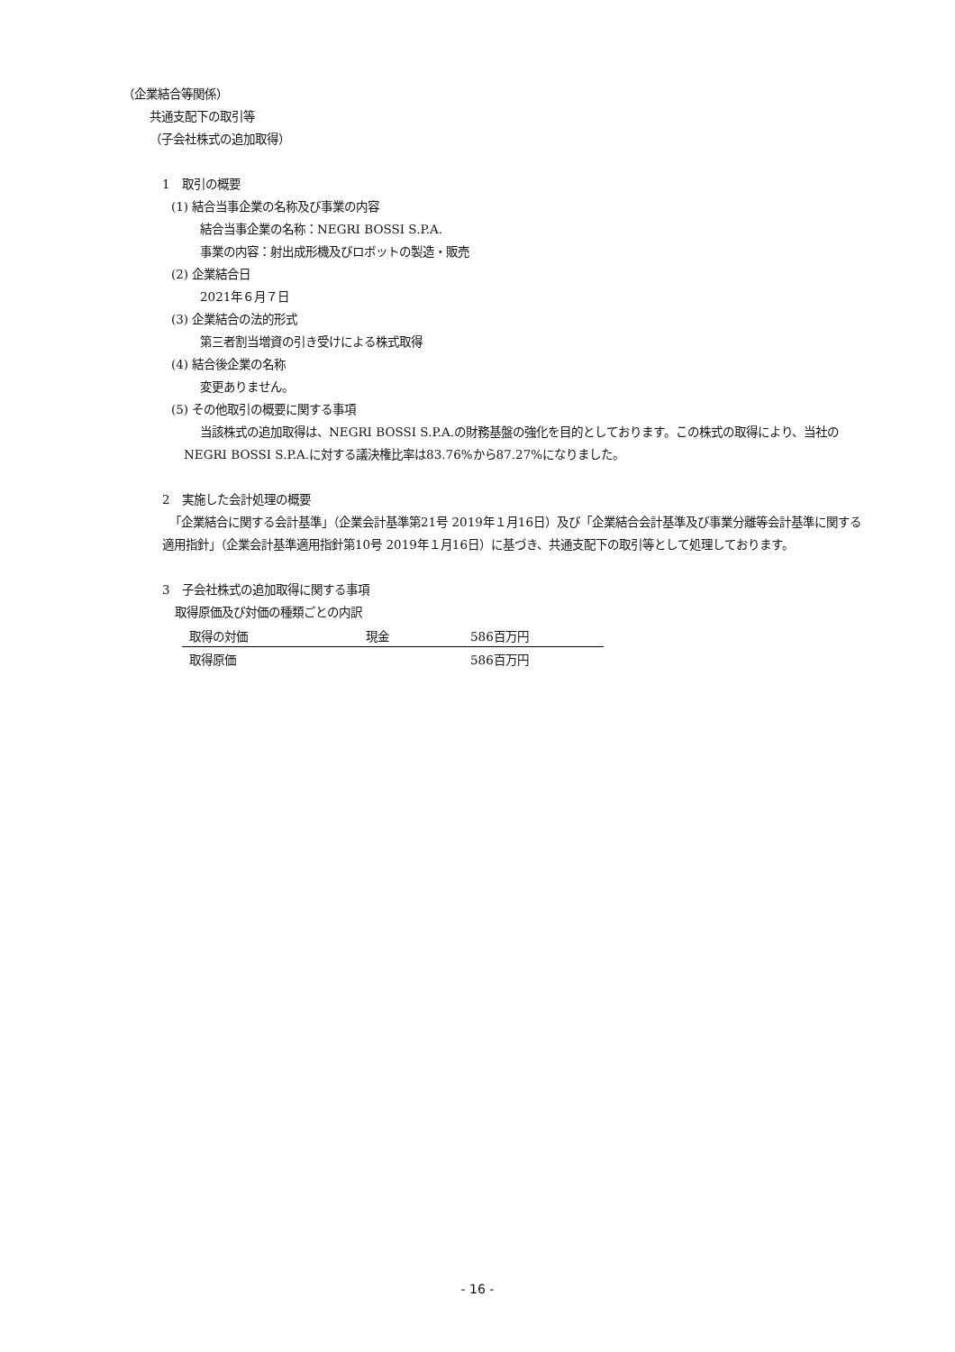（企業結合等関係）
共通支配下の取引等
（子会社株式の追加取得）
1　取引の概要
(1) 結合当事企業の名称及び事業の内容
結合当事企業の名称：NEGRI BOSSI S.P.A.
事業の内容：射出成形機及びロボットの製造・販売
(2) 企業結合日
2021年６月７日
(3) 企業結合の法的形式
第三者割当増資の引き受けによる株式取得
(4) 結合後企業の名称
変更ありません。
(5) その他取引の概要に関する事項
当該株式の追加取得は、NEGRI BOSSI S.P.A.の財務基盤の強化を目的としております。この株式の取得により、当社のNEGRI BOSSI S.P.A.に対する議決権比率は83.76%から87.27%になりました。
2　実施した会計処理の概要
「企業結合に関する会計基準」（企業会計基準第21号 2019年１月16日）及び「企業結合会計基準及び事業分離等会計基準に関する適用指針」（企業会計基準適用指針第10号 2019年１月16日）に基づき、共通支配下の取引等として処理しております。
3　子会社株式の追加取得に関する事項
取得原価及び対価の種類ごとの内訳
| 取得の対価 | 現金 | 586百万円 |
| 取得原価 | | 586百万円 |
- 16 -